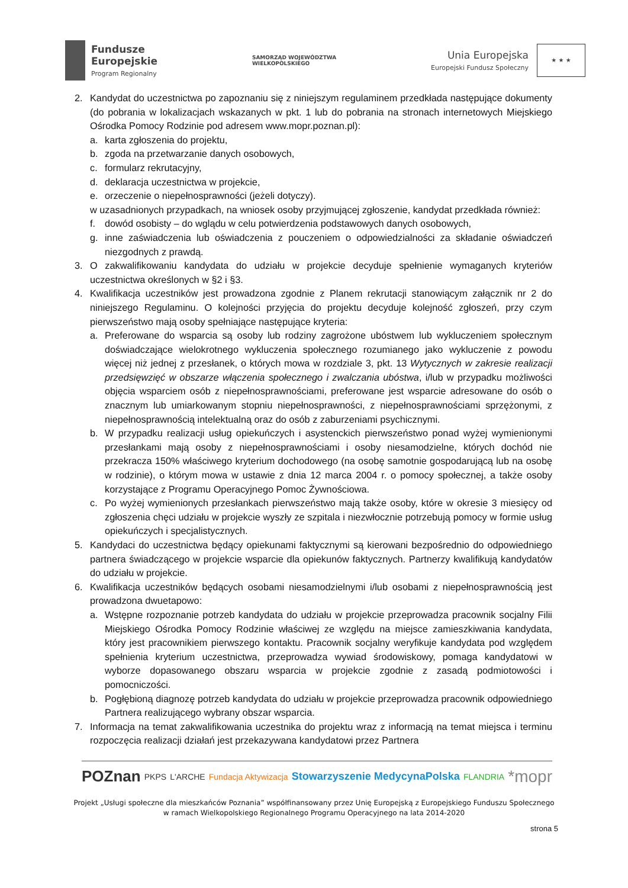Fundusze
Europejskie
Program Regionalny
SAMORZĄD WOJEWÓDZTWA
WIELKOPOLSKIEGO
Unia Europejska
Europejski Fundusz Społeczny
★ ★ ★
2. Kandydat do uczestnictwa po zapoznaniu się z niniejszym regulaminem przedkłada następujące dokumenty (do pobrania w lokalizacjach wskazanych w pkt. 1 lub do pobrania na stronach internetowych Miejskiego Ośrodka Pomocy Rodzinie pod adresem www.mopr.poznan.pl):
a. karta zgłoszenia do projektu,
b. zgoda na przetwarzanie danych osobowych,
c. formularz rekrutacyjny,
d. deklaracja uczestnictwa w projekcie,
e. orzeczenie o niepełnosprawności (jeżeli dotyczy).
w uzasadnionych przypadkach, na wniosek osoby przyjmującej zgłoszenie, kandydat przedkłada również:
f. dowód osobisty – do wglądu w celu potwierdzenia podstawowych danych osobowych,
g. inne zaświadczenia lub oświadczenia z pouczeniem o odpowiedzialności za składanie oświadczeń niezgodnych z prawdą.
3. O zakwalifikowaniu kandydata do udziału w projekcie decyduje spełnienie wymaganych kryteriów uczestnictwa określonych w §2 i §3.
4. Kwalifikacja uczestników jest prowadzona zgodnie z Planem rekrutacji stanowiącym załącznik nr 2 do niniejszego Regulaminu. O kolejności przyjęcia do projektu decyduje kolejność zgłoszeń, przy czym pierwszeństwo mają osoby spełniające następujące kryteria:
a. Preferowane do wsparcia są osoby lub rodziny zagrożone ubóstwem lub wykluczeniem społecznym doświadczające wielokrotnego wykluczenia społecznego rozumianego jako wykluczenie z powodu więcej niż jednej z przesłanek, o których mowa w rozdziale 3, pkt. 13 Wytycznych w zakresie realizacji przedsięwzięć w obszarze włączenia społecznego i zwalczania ubóstwa, i/lub w przypadku możliwości objęcia wsparciem osób z niepełnosprawnościami, preferowane jest wsparcie adresowane do osób o znacznym lub umiarkowanym stopniu niepełnosprawności, z niepełnosprawnościami sprzężonymi, z niepełnosprawnością intelektualną oraz do osób z zaburzeniami psychicznymi.
b. W przypadku realizacji usług opiekuńczych i asystenckich pierwszeństwo ponad wyżej wymienionymi przesłankami mają osoby z niepełnosprawnościami i osoby niesamodzielne, których dochód nie przekracza 150% właściwego kryterium dochodowego (na osobę samotnie gospodarującą lub na osobę w rodzinie), o którym mowa w ustawie z dnia 12 marca 2004 r. o pomocy społecznej, a także osoby korzystające z Programu Operacyjnego Pomoc Żywnościowa.
c. Po wyżej wymienionych przesłankach pierwszeństwo mają także osoby, które w okresie 3 miesięcy od zgłoszenia chęci udziału w projekcie wyszły ze szpitala i niezwłocznie potrzebują pomocy w formie usług opiekuńczych i specjalistycznych.
5. Kandydaci do uczestnictwa będący opiekunami faktycznymi są kierowani bezpośrednio do odpowiedniego partnera świadczącego w projekcie wsparcie dla opiekunów faktycznych. Partnerzy kwalifikują kandydatów do udziału w projekcie.
6. Kwalifikacja uczestników będących osobami niesamodzielnymi i/lub osobami z niepełnosprawnością jest prowadzona dwuetapowo:
a. Wstępne rozpoznanie potrzeb kandydata do udziału w projekcie przeprowadza pracownik socjalny Filii Miejskiego Ośrodka Pomocy Rodzinie właściwej ze względu na miejsce zamieszkiwania kandydata, który jest pracownikiem pierwszego kontaktu. Pracownik socjalny weryfikuje kandydata pod względem spełnienia kryterium uczestnictwa, przeprowadza wywiad środowiskowy, pomaga kandydatowi w wyborze dopasowanego obszaru wsparcia w projekcie zgodnie z zasadą podmiotowości i pomocniczości.
b. Pogłębioną diagnozę potrzeb kandydata do udziału w projekcie przeprowadza pracownik odpowiedniego Partnera realizującego wybrany obszar wsparcia.
7. Informacja na temat zakwalifikowania uczestnika do projektu wraz z informacją na temat miejsca i terminu rozpoczęcia realizacji działań jest przekazywana kandydatowi przez Partnera
POZnan PKPS L'ARCHE Fundacja Aktywizacja Stowarzyszenie MedycynaPolska FLANDRIA *mopr
Projekt „Usługi społeczne dla mieszkańców Poznania” współfinansowany przez Unię Europejską z Europejskiego Funduszu Społecznego
w ramach Wielkopolskiego Regionalnego Programu Operacyjnego na lata 2014-2020
strona 5